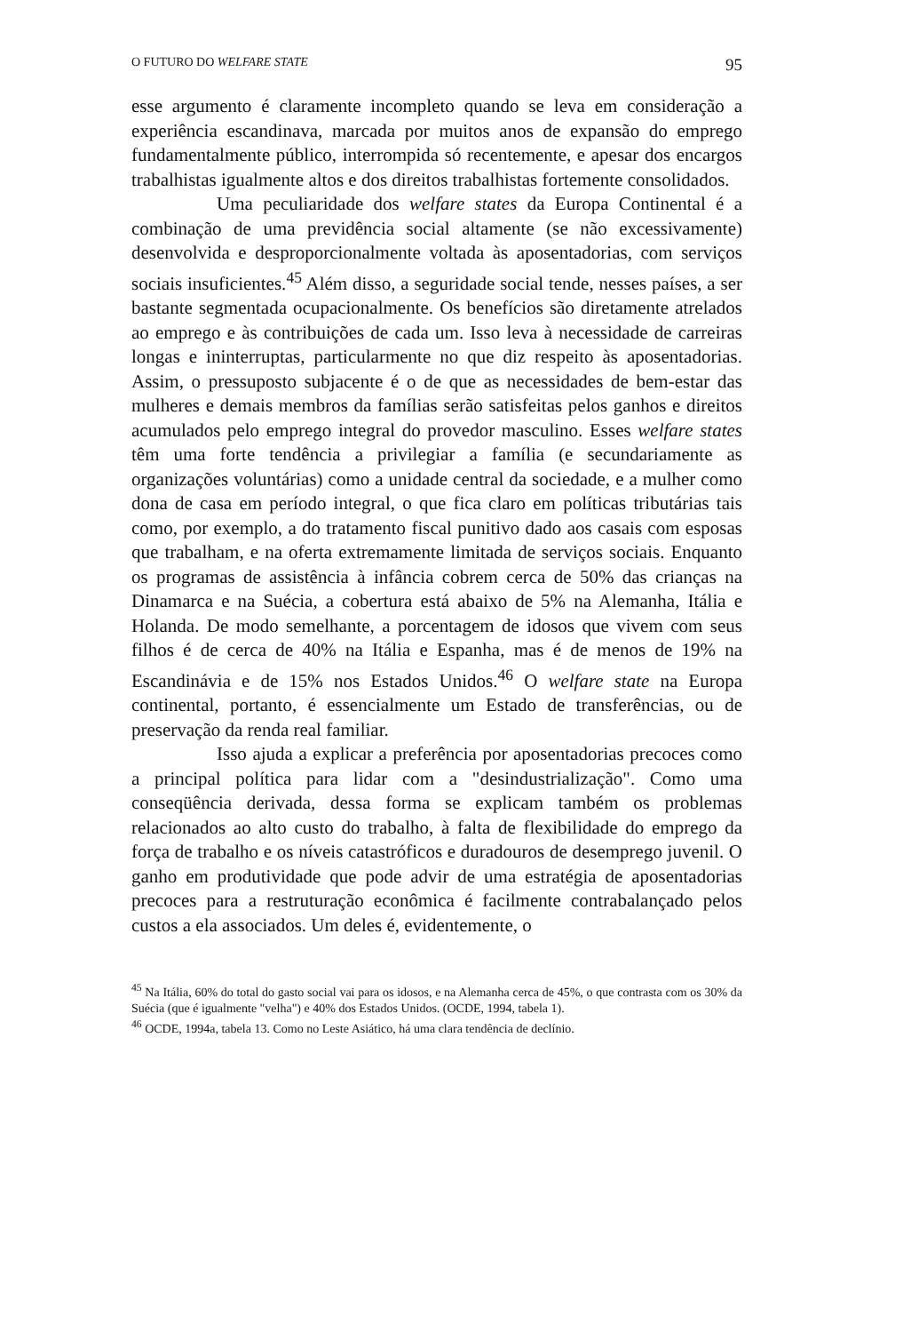O FUTURO DO WELFARE STATE 95
esse argumento é claramente incompleto quando se leva em consideração a experiência escandinava, marcada por muitos anos de expansão do emprego fundamentalmente público, interrompida só recentemente, e apesar dos encargos trabalhistas igualmente altos e dos direitos trabalhistas fortemente consolidados.
Uma peculiaridade dos welfare states da Europa Continental é a combinação de uma previdência social altamente (se não excessivamente) desenvolvida e desproporcionalmente voltada às aposentadorias, com serviços sociais insuficientes.<sup>45</sup> Além disso, a seguridade social tende, nesses países, a ser bastante segmentada ocupacionalmente. Os benefícios são diretamente atrelados ao emprego e às contribuições de cada um. Isso leva à necessidade de carreiras longas e ininterruptas, particularmente no que diz respeito às aposentadorias. Assim, o pressuposto subjacente é o de que as necessidades de bem-estar das mulheres e demais membros da famílias serão satisfeitas pelos ganhos e direitos acumulados pelo emprego integral do provedor masculino. Esses welfare states têm uma forte tendência a privilegiar a família (e secundariamente as organizações voluntárias) como a unidade central da sociedade, e a mulher como dona de casa em período integral, o que fica claro em políticas tributárias tais como, por exemplo, a do tratamento fiscal punitivo dado aos casais com esposas que trabalham, e na oferta extremamente limitada de serviços sociais. Enquanto os programas de assistência à infância cobrem cerca de 50% das crianças na Dinamarca e na Suécia, a cobertura está abaixo de 5% na Alemanha, Itália e Holanda. De modo semelhante, a porcentagem de idosos que vivem com seus filhos é de cerca de 40% na Itália e Espanha, mas é de menos de 19% na Escandinávia e de 15% nos Estados Unidos.<sup>46</sup> O welfare state na Europa continental, portanto, é essencialmente um Estado de transferências, ou de preservação da renda real familiar.
Isso ajuda a explicar a preferência por aposentadorias precoces como a principal política para lidar com a "desindustrialização". Como uma conseqüência derivada, dessa forma se explicam também os problemas relacionados ao alto custo do trabalho, à falta de flexibilidade do emprego da força de trabalho e os níveis catastróficos e duradouros de desemprego juvenil. O ganho em produtividade que pode advir de uma estratégia de aposentadorias precoces para a restruturação econômica é facilmente contrabalançado pelos custos a ela associados. Um deles é, evidentemente, o
<sup>45</sup> Na Itália, 60% do total do gasto social vai para os idosos, e na Alemanha cerca de 45%, o que contrasta com os 30% da Suécia (que é igualmente "velha") e 40% dos Estados Unidos. (OCDE, 1994, tabela 1).
<sup>46</sup> OCDE, 1994a, tabela 13. Como no Leste Asiático, há uma clara tendência de declínio.